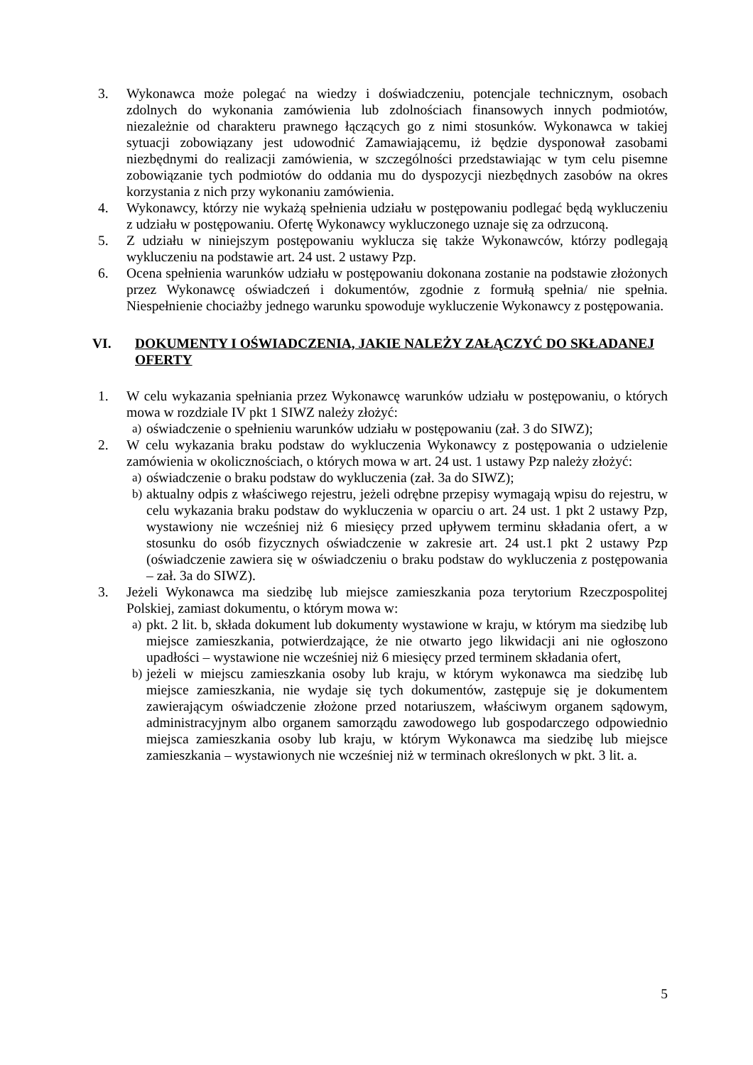3. Wykonawca może polegać na wiedzy i doświadczeniu, potencjale technicznym, osobach zdolnych do wykonania zamówienia lub zdolnościach finansowych innych podmiotów, niezależnie od charakteru prawnego łączących go z nimi stosunków. Wykonawca w takiej sytuacji zobowiązany jest udowodnić Zamawiającemu, iż będzie dysponował zasobami niezbędnymi do realizacji zamówienia, w szczególności przedstawiając w tym celu pisemne zobowiązanie tych podmiotów do oddania mu do dyspozycji niezbędnych zasobów na okres korzystania z nich przy wykonaniu zamówienia.
4. Wykonawcy, którzy nie wykażą spełnienia udziału w postępowaniu podlegać będą wykluczeniu z udziału w postępowaniu. Ofertę Wykonawcy wykluczonego uznaje się za odrzuconą.
5. Z udziału w niniejszym postępowaniu wyklucza się także Wykonawców, którzy podlegają wykluczeniu na podstawie art. 24 ust. 2 ustawy Pzp.
6. Ocena spełnienia warunków udziału w postępowaniu dokonana zostanie na podstawie złożonych przez Wykonawcę oświadczeń i dokumentów, zgodnie z formułą spełnia/ nie spełnia. Niespełnienie chociażby jednego warunku spowoduje wykluczenie Wykonawcy z postępowania.
VI. DOKUMENTY I OŚWIADCZENIA, JAKIE NALEŻY ZAŁĄCZYĆ DO SKŁADANEJ OFERTY
1. W celu wykazania spełniania przez Wykonawcę warunków udziału w postępowaniu, o których mowa w rozdziale IV pkt 1 SIWZ należy złożyć:
a) oświadczenie o spełnieniu warunków udziału w postępowaniu (zał. 3 do SIWZ);
2. W celu wykazania braku podstaw do wykluczenia Wykonawcy z postępowania o udzielenie zamówienia w okolicznościach, o których mowa w art. 24 ust. 1 ustawy Pzp należy złożyć:
a) oświadczenie o braku podstaw do wykluczenia (zał. 3a do SIWZ);
b) aktualny odpis z właściwego rejestru, jeżeli odrębne przepisy wymagają wpisu do rejestru, w celu wykazania braku podstaw do wykluczenia w oparciu o art. 24 ust. 1 pkt 2 ustawy Pzp, wystawiony nie wcześniej niż 6 miesięcy przed upływem terminu składania ofert, a w stosunku do osób fizycznych oświadczenie w zakresie art. 24 ust.1 pkt 2 ustawy Pzp (oświadczenie zawiera się w oświadczeniu o braku podstaw do wykluczenia z postępowania – zał. 3a do SIWZ).
3. Jeżeli Wykonawca ma siedzibę lub miejsce zamieszkania poza terytorium Rzeczpospolitej Polskiej, zamiast dokumentu, o którym mowa w:
a) pkt. 2 lit. b, składa dokument lub dokumenty wystawione w kraju, w którym ma siedzibę lub miejsce zamieszkania, potwierdzające, że nie otwarto jego likwidacji ani nie ogłoszono upadłości – wystawione nie wcześniej niż 6 miesięcy przed terminem składania ofert,
b) jeżeli w miejscu zamieszkania osoby lub kraju, w którym wykonawca ma siedzibę lub miejsce zamieszkania, nie wydaje się tych dokumentów, zastępuje się je dokumentem zawierającym oświadczenie złożone przed notariuszem, właściwym organem sądowym, administracyjnym albo organem samorządu zawodowego lub gospodarczego odpowiednio miejsca zamieszkania osoby lub kraju, w którym Wykonawca ma siedzibę lub miejsce zamieszkania – wystawionych nie wcześniej niż w terminach określonych w pkt. 3 lit. a.
5